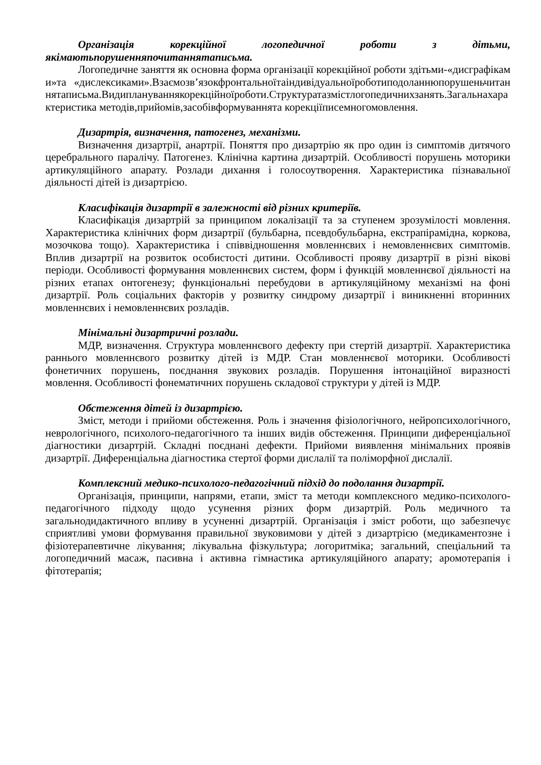Організація корекційної логопедичної роботи з дітьми, якімаютьпорушенняпочитаннятаписьма.
Логопедичне заняття як основна форма організації корекційної роботи здітьми-«дисграфіками»та «дислексиками».Взаємозв’язокфронтальноїтаіндивідуальноїроботиподоланнюпорушеньчитаннятаписьма.Видиплануваннякорекційноїроботи.Структуратазмістлогопедичнихзанять.Загальнахарактеристика методів,прийомів,засобівформуваннята корекціїписемногомовлення.
Дизартрія, визначення, патогенез, механізми.
Визначення дизартрії, анартрії. Поняття про дизартрію як про один із симптомів дитячого церебрального паралічу. Патогенез. Клінічна картина дизартрій. Особливості порушень моторики артикуляційного апарату. Розлади дихання і голосоутворення. Характеристика пізнавальної діяльності дітей із дизартрією.
Класифікація дизартрії в залежності від різних критеріїв.
Класифікація дизартрій за принципом локалізації та за ступенем зрозумілості мовлення. Характеристика клінічних форм дизартрії (бульбарна, псевдобульбарна, екстрапірамідна, коркова, мозочкова тощо). Характеристика і співвідношення мовленнєвих і немовленнєвих симптомів. Вплив дизартрії на розвиток особистості дитини. Особливості прояву дизартрії в різні вікові періоди. Особливості формування мовленнєвих систем, форм і функцій мовленнєвої діяльності на різних етапах онтогенезу; функціональні перебудови в артикуляційному механізмі на фоні дизартрії. Роль соціальних факторів у розвитку синдрому дизартрії і виникненні вторинних мовленнєвих і немовленнєвих розладів.
Мінімальні дизартричні розлади.
МДР, визначення. Структура мовленнєвого дефекту при стертій дизартрії. Характеристика раннього мовленнєвого розвитку дітей із МДР. Стан мовленнєвої моторики. Особливості фонетичних порушень, поєднання звукових розладів. Порушення інтонаційної виразності мовлення. Особливості фонематичних порушень складової структури у дітей із МДР.
Обстеження дітей із дизартрією.
Зміст, методи і прийоми обстеження. Роль і значення фізіологічного, нейропсихологічного, неврологічного, психолого-педагогічного та інших видів обстеження. Принципи диференціальної діагностики дизартрій. Складні поєднані дефекти. Прийоми виявлення мінімальних проявів дизартрії. Диференціальна діагностика стертої форми дислалії та поліморфної дислалії.
Комплексний медико-психолого-педагогічний підхід до подолання дизартрії.
Організація, принципи, напрями, етапи, зміст та методи комплексного медико-психолого-педагогічного підходу щодо усунення різних форм дизартрій. Роль медичного та загальнодидактичного впливу в усуненні дизартрій. Організація і зміст роботи, що забезпечує сприятливі умови формування правильної звуковимови у дітей з дизартрією (медикаментозне і фізіотерапевтичне лікування; лікувальна фізкультура; логоритміка; загальний, спеціальний та логопедичний масаж, пасивна і активна гімнастика артикуляційного апарату; аромотерапія і фітотерапія;